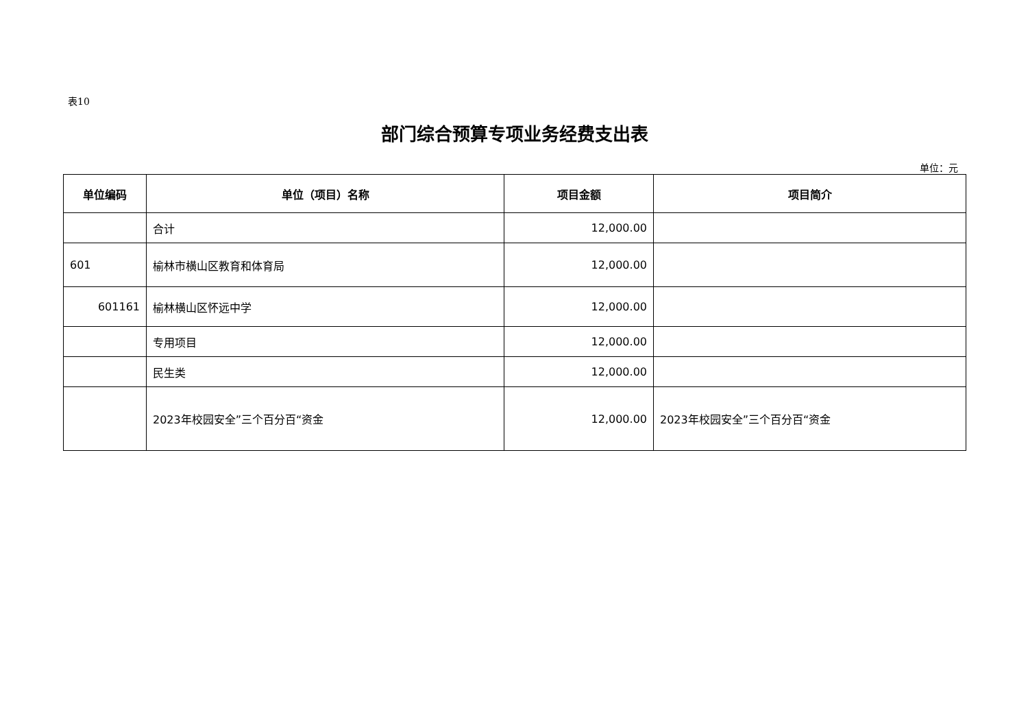表10
部门综合预算专项业务经费支出表
单位：元
| 单位编码 | 单位（项目）名称 | 项目金额 | 项目简介 |
| --- | --- | --- | --- |
| | 合计 | 12,000.00 | |
| 601 | 榆林市横山区教育和体育局 | 12,000.00 | |
| 601161 | 榆林横山区怀远中学 | 12,000.00 | |
| | 专用项目 | 12,000.00 | |
| | 民生类 | 12,000.00 | |
| | 2023年校园安全”三个百分百“资金 | 12,000.00 | 2023年校园安全”三个百分百“资金 |